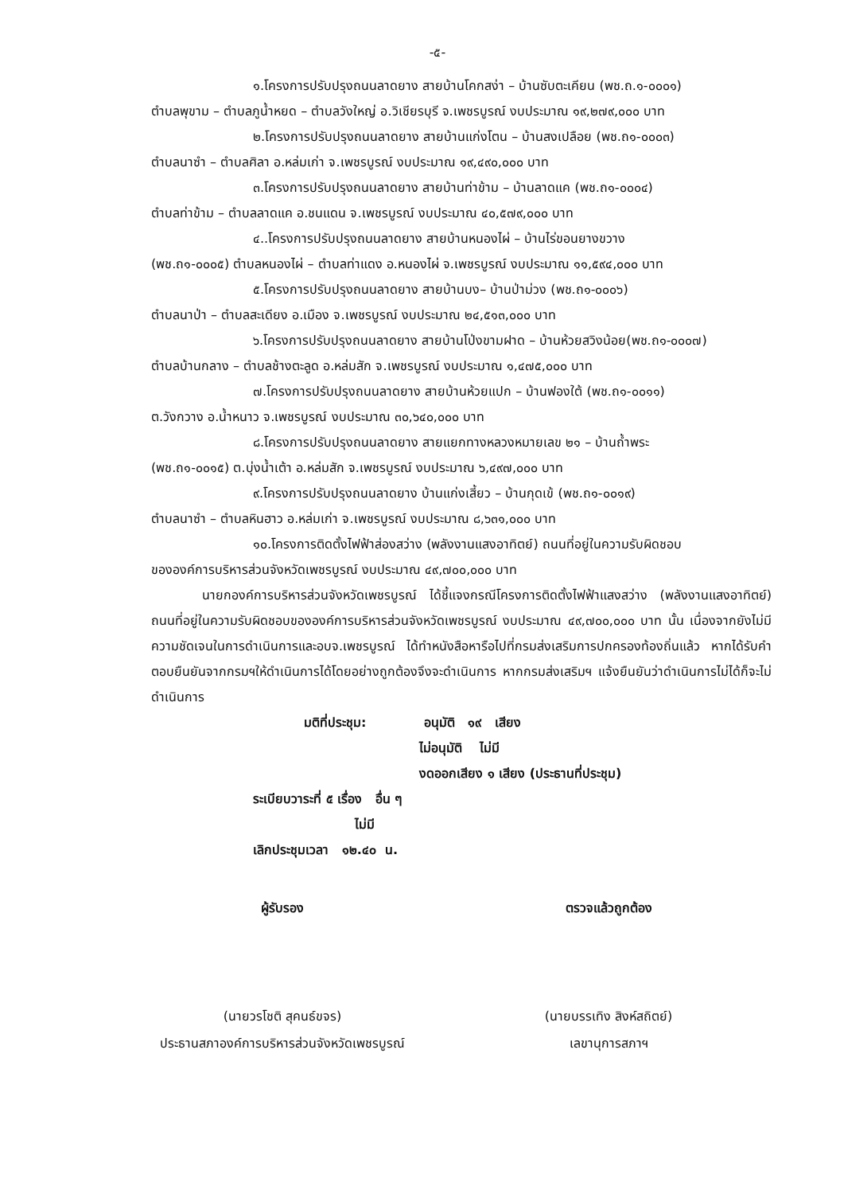-๕-
๑.โครงการปรับปรุงถนนลาดยาง สายบ้านโคกสง่า – บ้านซับตะเคียน (พช.ถ.๑-๐๐๐๑)
ตำบลพุขาม – ตำบลภูน้ำหยด – ตำบลวังใหญ่ อ.วิเชียรบุรี จ.เพชรบูรณ์ งบประมาณ ๑๙,๒๗๙,๐๐๐ บาท
๒.โครงการปรับปรุงถนนลาดยาง สายบ้านแก่งโตน – บ้านสงเปลือย (พช.ถ๑-๐๐๐๓)
ตำบลนาซำ – ตำบลศิลา อ.หล่มเก่า จ.เพชรบูรณ์ งบประมาณ ๑๙,๔๙๐,๐๐๐ บาท
๓.โครงการปรับปรุงถนนลาดยาง สายบ้านท่าข้าม – บ้านลาดแค (พช.ถ๑-๐๐๐๔)
ตำบลท่าข้าม – ตำบลลาดแค อ.ชนแดน จ.เพชรบูรณ์ งบประมาณ ๔๐,๕๗๙,๐๐๐ บาท
๔..โครงการปรับปรุงถนนลาดยาง สายบ้านหนองไผ่ – บ้านไร่ขอนยางขวาง
(พช.ถ๑-๐๐๐๕) ตำบลหนองไผ่ – ตำบลท่าแดง อ.หนองไผ่ จ.เพชรบูรณ์ งบประมาณ ๑๑,๕๙๔,๐๐๐ บาท
๕.โครงการปรับปรุงถนนลาดยาง สายบ้านบง– บ้านป่าม่วง (พช.ถ๑-๐๐๐๖)
ตำบลนาป่า – ตำบลสะเดียง อ.เมือง จ.เพชรบูรณ์ งบประมาณ ๒๔,๕๑๓,๐๐๐ บาท
๖.โครงการปรับปรุงถนนลาดยาง สายบ้านโป่งขามฝาด – บ้านห้วยสวิงน้อย(พช.ถ๑-๐๐๐๗)
ตำบลบ้านกลาง – ตำบลช้างตะลูด อ.หล่มสัก จ.เพชรบูรณ์ งบประมาณ ๑,๔๗๕,๐๐๐ บาท
๗.โครงการปรับปรุงถนนลาดยาง สายบ้านห้วยแปก – บ้านฟองใต้ (พช.ถ๑-๐๐๑๑)
ต.วังกวาง อ.น้ำหนาว จ.เพชรบูรณ์ งบประมาณ ๓๐,๖๔๐,๐๐๐ บาท
๘.โครงการปรับปรุงถนนลาดยาง สายแยกทางหลวงหมายเลข ๒๑ – บ้านถ้ำพระ
(พช.ถ๑-๐๐๑๕) ต.บุ่งน้ำเต้า อ.หล่มสัก จ.เพชรบูรณ์ งบประมาณ ๖,๔๙๗,๐๐๐ บาท
๙.โครงการปรับปรุงถนนลาดยาง บ้านแก่งเสี้ยว – บ้านกุดเข้ (พช.ถ๑-๐๐๑๙)
ตำบลนาซำ – ตำบลหินฮาว อ.หล่มเก่า จ.เพชรบูรณ์ งบประมาณ ๘,๖๓๑,๐๐๐ บาท
๑๐.โครงการติดตั้งไฟฟ้าส่องสว่าง (พลังงานแสงอาทิตย์) ถนนที่อยู่ในความรับผิดชอบ
ขององค์การบริหารส่วนจังหวัดเพชรบูรณ์ งบประมาณ ๔๙,๗๐๐,๐๐๐ บาท
นายกองค์การบริหารส่วนจังหวัดเพชรบูรณ์ ได้ชี้แจงกรณีโครงการติดตั้งไฟฟ้าแสงสว่าง (พลังงานแสงอาทิตย์) ถนนที่อยู่ในความรับผิดชอบขององค์การบริหารส่วนจังหวัดเพชรบูรณ์ งบประมาณ ๔๙,๗๐๐,๐๐๐ บาท นั้น เนื่องจากยังไม่มีความชัดเจนในการดำเนินการและอบจ.เพชรบูรณ์ ได้ทำหนังสือหารือไปที่กรมส่งเสริมการปกครองท้องถิ่นแล้ว หากได้รับคำตอบยืนยันจากกรมฯให้ดำเนินการได้โดยอย่างถูกต้องจึงจะดำเนินการ หากกรมส่งเสริมฯ แจ้งยืนยันว่าดำเนินการไม่ได้ก็จะไม่ดำเนินการ
มติที่ประชุม: อนุมัติ ๑๙ เสียง
ไม่อนุมัติ ไม่มี
งดออกเสียง ๑ เสียง (ประธานที่ประชุม)
ระเบียบวาระที่ ๕ เรื่อง อื่น ๆ
ไม่มี
เลิกประชุมเวลา ๑๒.๔๐ น.
ผู้รับรอง
(นายวรโชติ สุคนธ์ขจร)
ประธานสภาองค์การบริหารส่วนจังหวัดเพชรบูรณ์
ตรวจแล้วถูกต้อง
(นายบรรเทิง สิงห์สถิตย์)
เลขานุการสภาฯ